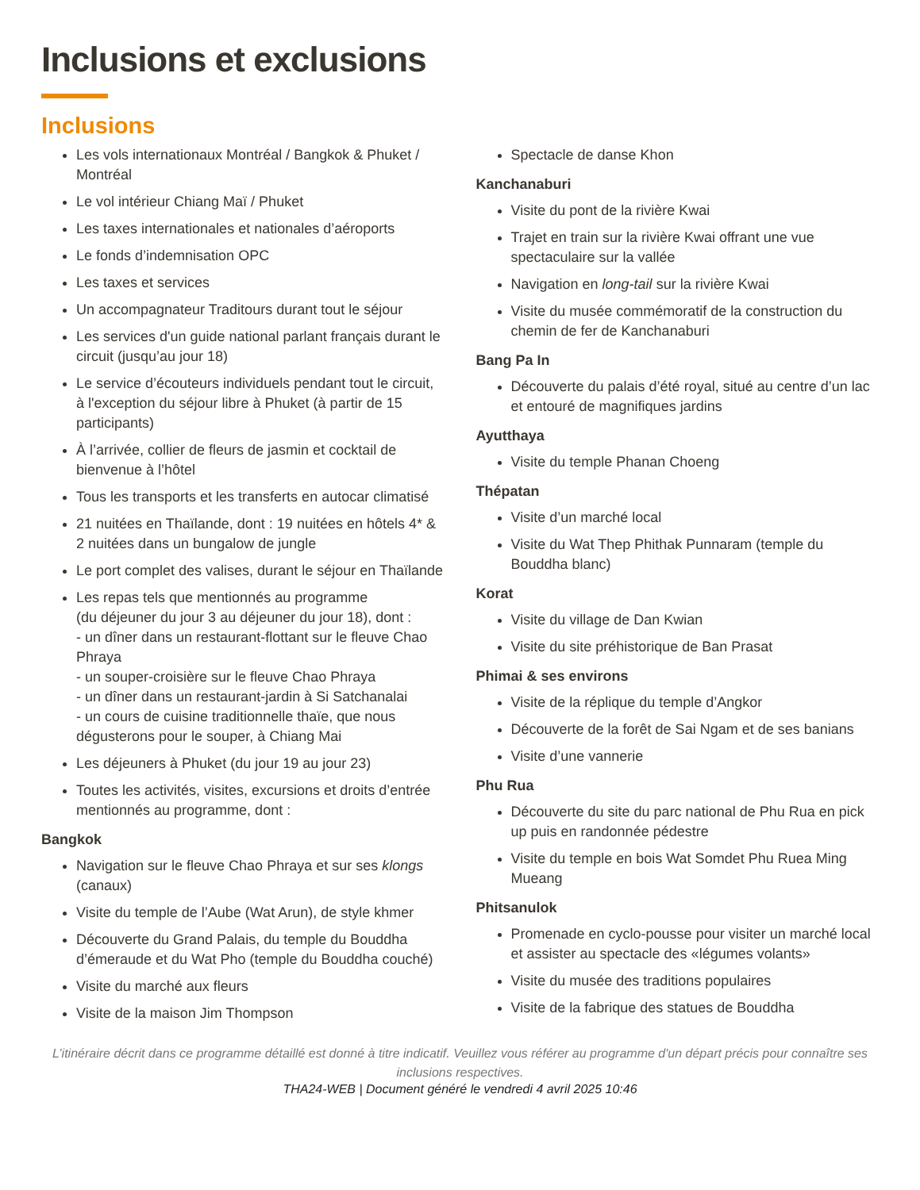Inclusions et exclusions
Inclusions
Les vols internationaux Montréal / Bangkok & Phuket / Montréal
Le vol intérieur Chiang Maï / Phuket
Les taxes internationales et nationales d’aéroports
Le fonds d’indemnisation OPC
Les taxes et services
Un accompagnateur Traditours durant tout le séjour
Les services d'un guide national parlant français durant le circuit (jusqu’au jour 18)
Le service d’écouteurs individuels pendant tout le circuit, à l'exception du séjour libre à Phuket (à partir de 15 participants)
À l’arrivée, collier de fleurs de jasmin et cocktail de bienvenue à l’hôtel
Tous les transports et les transferts en autocar climatisé
21 nuitées en Thaïlande, dont : 19 nuitées en hôtels 4* & 2 nuitées dans un bungalow de jungle
Le port complet des valises, durant le séjour en Thaïlande
Les repas tels que mentionnés au programme
(du déjeuner du jour 3 au déjeuner du jour 18), dont :
- un dîner dans un restaurant-flottant sur le fleuve Chao Phraya
- un souper-croisière sur le fleuve Chao Phraya
- un dîner dans un restaurant-jardin à Si Satchanalai
- un cours de cuisine traditionnelle thaïe, que nous dégusterons pour le souper, à Chiang Mai
Les déjeuners à Phuket (du jour 19 au jour 23)
Toutes les activités, visites, excursions et droits d’entrée mentionnés au programme, dont :
Bangkok
Navigation sur le fleuve Chao Phraya et sur ses klongs (canaux)
Visite du temple de l’Aube (Wat Arun), de style khmer
Découverte du Grand Palais, du temple du Bouddha d’émeraude et du Wat Pho (temple du Bouddha couché)
Visite du marché aux fleurs
Visite de la maison Jim Thompson
Spectacle de danse Khon
Kanchanaburi
Visite du pont de la rivière Kwai
Trajet en train sur la rivière Kwai offrant une vue spectaculaire sur la vallée
Navigation en long-tail sur la rivière Kwai
Visite du musée commémoratif de la construction du chemin de fer de Kanchanaburi
Bang Pa In
Découverte du palais d’été royal, situé au centre d’un lac et entouré de magnifiques jardins
Ayutthaya
Visite du temple Phanan Choeng
Thépatan
Visite d’un marché local
Visite du Wat Thep Phithak Punnaram (temple du Bouddha blanc)
Korat
Visite du village de Dan Kwian
Visite du site préhistorique de Ban Prasat
Phimai & ses environs
Visite de la réplique du temple d’Angkor
Découverte de la forêt de Sai Ngam et de ses banians
Visite d’une vannerie
Phu Rua
Découverte du site du parc national de Phu Rua en pick up puis en randonnée pédestre
Visite du temple en bois Wat Somdet Phu Ruea Ming Mueang
Phitsanulok
Promenade en cyclo-pousse pour visiter un marché local et assister au spectacle des «légumes volants»
Visite du musée des traditions populaires
Visite de la fabrique des statues de Bouddha
L’itinéraire décrit dans ce programme détaillé est donné à titre indicatif. Veuillez vous référer au programme d'un départ précis pour connaître ses inclusions respectives.
THA24-WEB | Document généré le vendredi 4 avril 2025 10:46